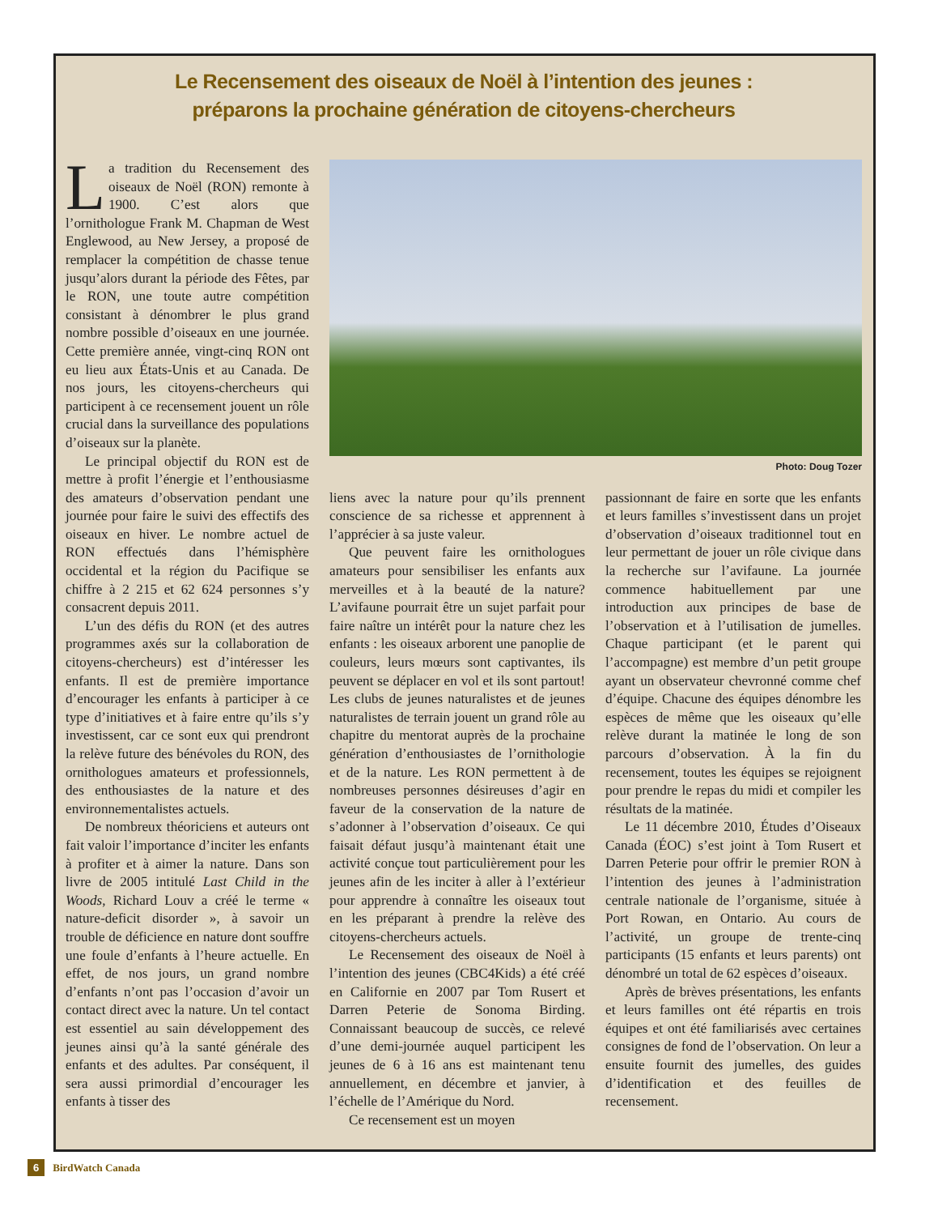Le Recensement des oiseaux de Noël à l’intention des jeunes :
préparons la prochaine génération de citoyens-chercheurs
La tradition du Recensement des oiseaux de Noël (RON) remonte à 1900. C’est alors que l’ornithologue Frank M. Chapman de West Englewood, au New Jersey, a proposé de remplacer la compétition de chasse tenue jusqu’alors durant la période des Fêtes, par le RON, une toute autre compétition consistant à dénombrer le plus grand nombre possible d’oiseaux en une journée. Cette première année, vingt-cinq RON ont eu lieu aux États-Unis et au Canada. De nos jours, les citoyens-chercheurs qui participent à ce recensement jouent un rôle crucial dans la surveillance des populations d’oiseaux sur la planète.
Le principal objectif du RON est de mettre à profit l’énergie et l’enthousiasme des amateurs d’observation pendant une journée pour faire le suivi des effectifs des oiseaux en hiver. Le nombre actuel de RON effectués dans l’hémisphère occidental et la région du Pacifique se chiffre à 2 215 et 62 624 personnes s’y consacrent depuis 2011.
L’un des défis du RON (et des autres programmes axés sur la collaboration de citoyens-chercheurs) est d’intéresser les enfants. Il est de première importance d’encourager les enfants à participer à ce type d’initiatives et à faire entre qu’ils s’y investissent, car ce sont eux qui prendront la relève future des bénévoles du RON, des ornithologues amateurs et professionnels, des enthousiastes de la nature et des environnementalistes actuels.
De nombreux théoriciens et auteurs ont fait valoir l’importance d’inciter les enfants à profiter et à aimer la nature. Dans son livre de 2005 intitulé Last Child in the Woods, Richard Louv a créé le terme « nature-deficit disorder », à savoir un trouble de déficience en nature dont souffre une foule d’enfants à l’heure actuelle. En effet, de nos jours, un grand nombre d’enfants n’ont pas l’occasion d’avoir un contact direct avec la nature. Un tel contact est essentiel au sain développement des jeunes ainsi qu’à la santé générale des enfants et des adultes. Par conséquent, il sera aussi primordial d’encourager les enfants à tisser des
Photo: Doug Tozer
liens avec la nature pour qu’ils prennent conscience de sa richesse et apprennent à l’apprécier à sa juste valeur.
Que peuvent faire les ornithologues amateurs pour sensibiliser les enfants aux merveilles et à la beauté de la nature? L’avifaune pourrait être un sujet parfait pour faire naître un intérêt pour la nature chez les enfants : les oiseaux arborent une panoplie de couleurs, leurs mœurs sont captivantes, ils peuvent se déplacer en vol et ils sont partout! Les clubs de jeunes naturalistes et de jeunes naturalistes de terrain jouent un grand rôle au chapitre du mentorat auprès de la prochaine génération d’enthousiastes de l’ornithologie et de la nature. Les RON permettent à de nombreuses personnes désireuses d’agir en faveur de la conservation de la nature de s’adonner à l’observation d’oiseaux. Ce qui faisait défaut jusqu’à maintenant était une activité conçue tout particulièrement pour les jeunes afin de les inciter à aller à l’extérieur pour apprendre à connaître les oiseaux tout en les préparant à prendre la relève des citoyens-chercheurs actuels.
Le Recensement des oiseaux de Noël à l’intention des jeunes (CBC4Kids) a été créé en Californie en 2007 par Tom Rusert et Darren Peterie de Sonoma Birding. Connaissant beaucoup de succès, ce relevé d’une demi-journée auquel participent les jeunes de 6 à 16 ans est maintenant tenu annuellement, en décembre et janvier, à l’échelle de l’Amérique du Nord.
Ce recensement est un moyen
passionnant de faire en sorte que les enfants et leurs familles s’investissent dans un projet d’observation d’oiseaux traditionnel tout en leur permettant de jouer un rôle civique dans la recherche sur l’avifaune. La journée commence habituellement par une introduction aux principes de base de l’observation et à l’utilisation de jumelles. Chaque participant (et le parent qui l’accompagne) est membre d’un petit groupe ayant un observateur chevronné comme chef d’équipe. Chacune des équipes dénombre les espèces de même que les oiseaux qu’elle relève durant la matinée le long de son parcours d’observation. À la fin du recensement, toutes les équipes se rejoignent pour prendre le repas du midi et compiler les résultats de la matinée.
Le 11 décembre 2010, Études d’Oiseaux Canada (ÉOC) s’est joint à Tom Rusert et Darren Peterie pour offrir le premier RON à l’intention des jeunes à l’administration centrale nationale de l’organisme, située à Port Rowan, en Ontario. Au cours de l’activité, un groupe de trente-cinq participants (15 enfants et leurs parents) ont dénombré un total de 62 espèces d’oiseaux.
Après de brèves présentations, les enfants et leurs familles ont été répartis en trois équipes et ont été familiarisés avec certaines consignes de fond de l’observation. On leur a ensuite fournit des jumelles, des guides d’identification et des feuilles de recensement.
6 BirdWatch Canada